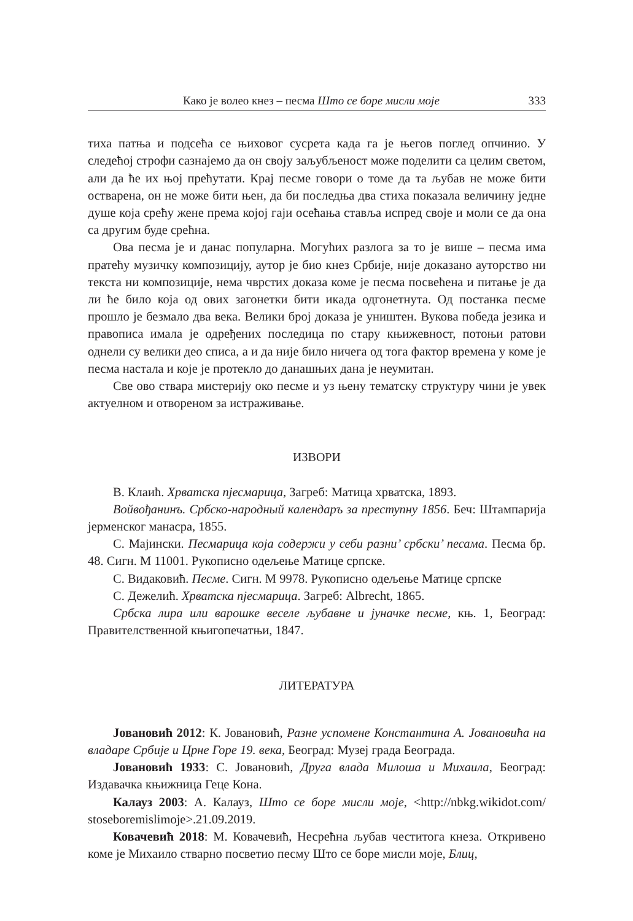Како је волео кнез – песма Што се боре мисли моје 333
тиха патња и подсећа се њиховог сусрета када га је његов поглед опчинио. У следећој строфи сазнајемо да он своју заљубљеност може поделити са целим светом, али да ће их њој прећутати. Крај песме говори о томе да та љубав не може бити остварена, он не може бити њен, да би последња два стиха показала величину једне душе која срећу жене према којој гаји осећања ставља испред своје и моли се да она са другим буде срећна.
Ова песма је и данас популарна. Могућих разлога за то је више – песма има пратећу музичку композицију, аутор је био кнез Србије, није доказано ауторство ни текста ни композиције, нема чврстих доказа коме је песма посвећена и питање је да ли ће било која од ових загонетки бити икада одгонетнута. Од постанка песме прошло је безмало два века. Велики број доказа је уништен. Вукова победа језика и правописа имала је одређених последица по стару књижевност, потоњи ратови однели су велики део списа, а и да није било ничега од тога фактор времена у коме је песма настала и које је протекло до данашњих дана је неумитан.
Све ово ствара мистерију око песме и уз њену тематску структуру чини је увек актуелном и отвореном за истраживање.
ИЗВОРИ
В. Клаић. Хрватска пјесмарица, Загреб: Матица хрватска, 1893.
Войвођанинъ. Србско-народный календаръ за преступну 1856. Беч: Штампарија јерменског манасра, 1855.
С. Мајински. Песмарица која содержи у себи разни’ србски’ песама. Песма бр. 48. Сигн. М 11001. Рукописно одељење Матице српске.
С. Видаковић. Песме. Сигн. М 9978. Рукописно одељење Матице српске
С. Дежелић. Хрватска пјесмарица. Загреб: Albrecht, 1865.
Србска лира или варошке веселе љубавне и јуначке песме, књ. 1, Београд: Правителственной књигопечатњи, 1847.
ЛИТЕРАТУРА
Јовановић 2012: К. Јовановић, Разне успомене Константина А. Јовановића на владаре Србије и Црне Горе 19. века, Београд: Музеј града Београда.
Јовановић 1933: С. Јовановић, Друга влада Милоша и Михаила, Београд: Издавачка књижница Геце Кона.
Калауз 2003: А. Калауз, Што се боре мисли моје, <http://nbkg.wikidot.com/ stoseboremislimoje>.21.09.2019.
Ковачевић 2018: М. Ковачевић, Несрећна љубав честитога кнеза. Откривено коме је Михаило стварно посветио песму Што се боре мисли моје, Блиц,